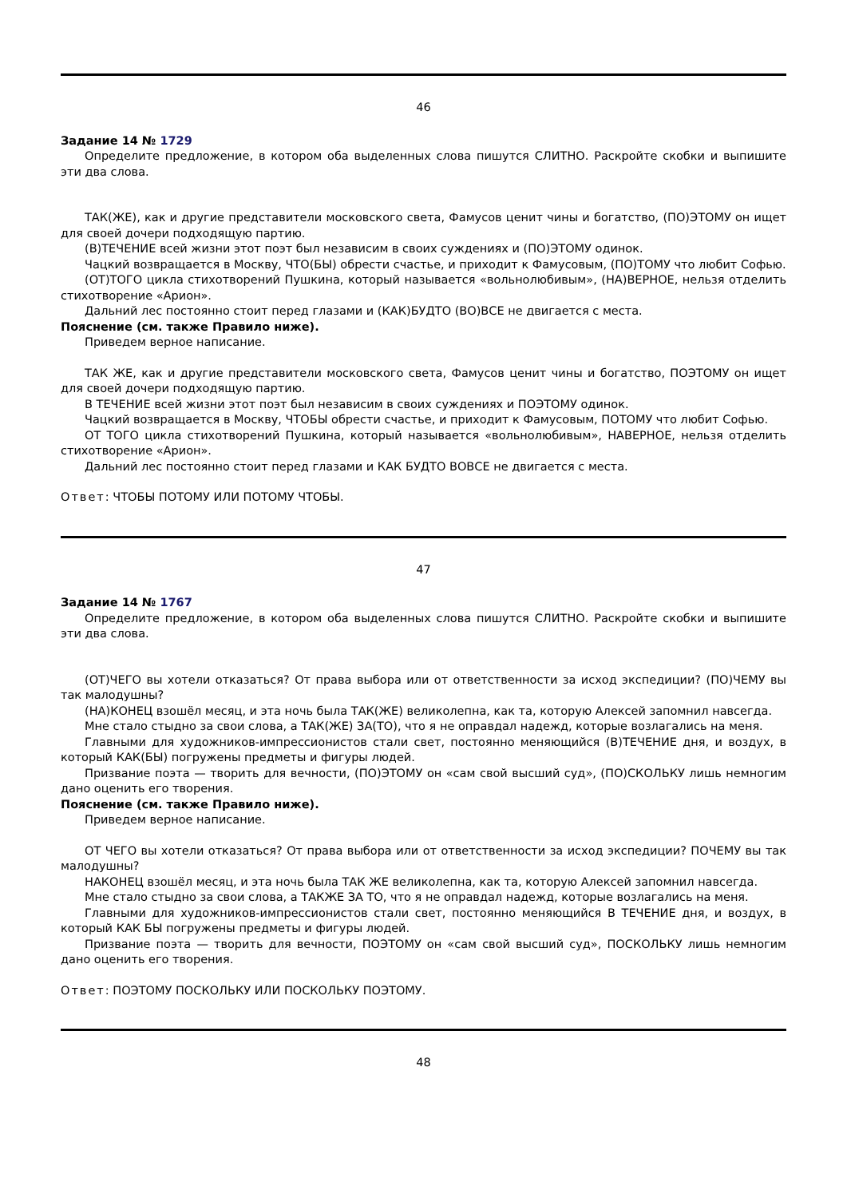46
Задание 14 № 1729
Определите предложение, в котором оба выделенных слова пишутся СЛИТНО. Раскройте скобки и выпишите эти два слова.
ТАК(ЖЕ), как и другие представители московского света, Фамусов ценит чины и богатство, (ПО)ЭТОМУ он ищет для своей дочери подходящую партию.
(В)ТЕЧЕНИЕ всей жизни этот поэт был независим в своих суждениях и (ПО)ЭТОМУ одинок.
Чацкий возвращается в Москву, ЧТО(БЫ) обрести счастье, и приходит к Фамусовым, (ПО)ТОМУ что любит Софью.
(ОТ)ТОГО цикла стихотворений Пушкина, который называется «вольнолюбивым», (НА)ВЕРНОЕ, нельзя отделить стихотворение «Арион».
Дальний лес постоянно стоит перед глазами и (КАК)БУДТО (ВО)ВСЕ не двигается с места.
Пояснение (см. также Правило ниже).
Приведем верное написание.
ТАК ЖЕ, как и другие представители московского света, Фамусов ценит чины и богатство, ПОЭТОМУ он ищет для своей дочери подходящую партию.
В ТЕЧЕНИЕ всей жизни этот поэт был независим в своих суждениях и ПОЭТОМУ одинок.
Чацкий возвращается в Москву, ЧТОБЫ обрести счастье, и приходит к Фамусовым, ПОТОМУ что любит Софью.
ОТ ТОГО цикла стихотворений Пушкина, который называется «вольнолюбивым», НАВЕРНОЕ, нельзя отделить стихотворение «Арион».
Дальний лес постоянно стоит перед глазами и КАК БУДТО ВОВСЕ не двигается с места.
Ответ: ЧТОБЫ ПОТОМУ ИЛИ ПОТОМУ ЧТОБЫ.
47
Задание 14 № 1767
Определите предложение, в котором оба выделенных слова пишутся СЛИТНО. Раскройте скобки и выпишите эти два слова.
(ОТ)ЧЕГО вы хотели отказаться? От права выбора или от ответственности за исход экспедиции? (ПО)ЧЕМУ вы так малодушны?
(НА)КОНЕЦ взошёл месяц, и эта ночь была ТАК(ЖЕ) великолепна, как та, которую Алексей запомнил навсегда.
Мне стало стыдно за свои слова, а ТАК(ЖЕ) ЗА(ТО), что я не оправдал надежд, которые возлагались на меня.
Главными для художников-импрессионистов стали свет, постоянно меняющийся (В)ТЕЧЕНИЕ дня, и воздух, в который КАК(БЫ) погружены предметы и фигуры людей.
Призвание поэта — творить для вечности, (ПО)ЭТОМУ он «сам свой высший суд», (ПО)СКОЛЬКУ лишь немногим дано оценить его творения.
Пояснение (см. также Правило ниже).
Приведем верное написание.
ОТ ЧЕГО вы хотели отказаться? От права выбора или от ответственности за исход экспедиции? ПОЧЕМУ вы так малодушны?
НАКОНЕЦ взошёл месяц, и эта ночь была ТАК ЖЕ великолепна, как та, которую Алексей запомнил навсегда.
Мне стало стыдно за свои слова, а ТАКЖЕ ЗА ТО, что я не оправдал надежд, которые возлагались на меня.
Главными для художников-импрессионистов стали свет, постоянно меняющийся В ТЕЧЕНИЕ дня, и воздух, в который КАК БЫ погружены предметы и фигуры людей.
Призвание поэта — творить для вечности, ПОЭТОМУ он «сам свой высший суд», ПОСКОЛЬКУ лишь немногим дано оценить его творения.
Ответ: ПОЭТОМУ ПОСКОЛЬКУ ИЛИ ПОСКОЛЬКУ ПОЭТОМУ.
48